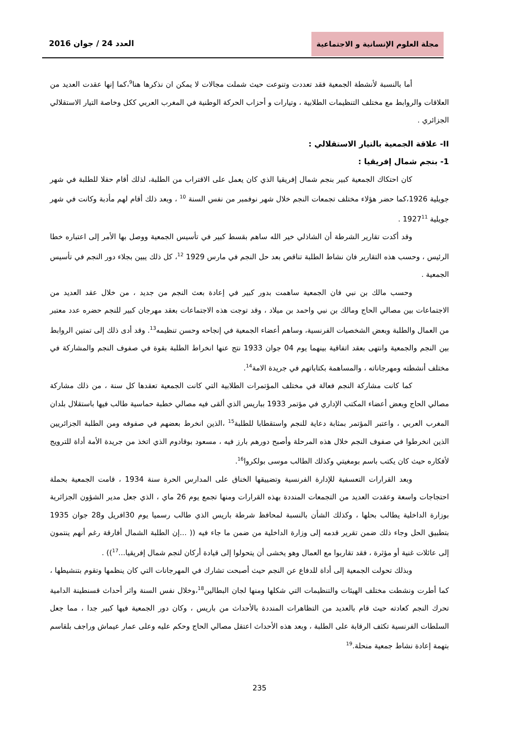مجلة العلوم الإنسانية و الاجتماعية
العدد 24 / جوان 2016
أما بالنسبة لأنشطة الجمعية فقد تعددت وتنوعت حيث شملت مجالات لا يمكن ان نذكرها هنا<sup>9</sup>،كما إنها عقدت العديد من العلاقات والروابط مع مختلف التنظيمات الطلابية ، وتيارات و أحزاب الحركة الوطنية في المغرب العربي ككل وخاصة التيار الاستقلالي الجزائري .
II- علاقة الجمعية بالتيار الاستقلالي :
1- بنجم شمال إفريقيا :
كان احتكاك الجمعية كبير بنجم شمال إفريقيا الذي كان يعمل على الاقتراب من الطلبة، لذلك أقام حفلا للطلبة في شهر جويلية 1926،كما حضر هؤلاء مختلف تجمعات النجم خلال شهر نوفمبر من نفس السنة <sup>10</sup> ، وبعد ذلك أقام لهم مأدبة وكانت في شهر جويلية 1927<sup>11</sup> .
وقد أكدت تقارير الشرطة أن الشاذلي خير الله ساهم بقسط كبير في تأسيس الجمعية ووصل بها الأمر إلى اعتباره خطا الرئيس ، وحسب هذه التقارير فان نشاط الطلبة تناقص بعد حل النجم في مارس 1929 <sup>12</sup>، كل ذلك يبين بجلاء دور النجم في تأسيس الجمعية .
وحسب مالك بن نبي فان الجمعية ساهمت بدور كبير في إعادة بعث النجم من جديد ، من خلال عقد العديد من الاجتماعات بين مصالي الحاج ومالك بن نبي واحمد بن ميلاد ، وقد توجت هذه الاجتماعات بعقد مهرجان كبير للنجم حضره عدد معتبر من العمال والطلبة وبعض الشخصيات الفرنسية، وساهم أعضاء الجمعية في إنجاحه وحسن تنظيمه<sup>13</sup>. وقد أدى ذلك إلى تمتين الروابط بين النجم والجمعية وانتهى بعقد اتفاقية بينهما يوم 04 جوان 1933 نتج عنها انخراط الطلبة بقوة في صفوف النجم والمشاركة في مختلف أنشطته ومهرجاناته ، والمساهمة بكتاباتهم في جريدة الامة<sup>14</sup>.
كما كانت مشاركة النجم فعالة في مختلف المؤتمرات الطلابية التي كانت الجمعية تعقدها كل سنة ، من ذلك مشاركة مصالي الحاج وبعض أعضاء المكتب الإداري في مؤتمر 1933 بباريس الذي ألقى فيه مصالي خطبة حماسية طالب فيها باستقلال بلدان المغرب العربي ، واعتبر المؤتمر بمثابة دعاية للنجم واستقطابا للطلبة<sup>15</sup> ،الذين انخرط بعضهم في صفوفه ومن الطلبة الجزائريين الذين انخرطوا في صفوف النجم خلال هذه المرحلة وأصبح دورهم بارز فيه ، مسعود بوقادوم الذي اتخذ من جريدة الأمة أداة للترويج لأفكاره حيث كان يكتب باسم بومغيتي وكذلك الطالب موسى بولكروا<sup>16</sup>.
وبعد القرارات التعسفية للإدارة الفرنسية وتضييقها الخناق على المدارس الحرة سنة 1934 ، قامت الجمعية بحملة احتجاجات واسعة وعقدت العديد من التجمعات المنددة بهذه القرارات ومنها تجمع يوم 26 ماي ، الذي جعل مدير الشؤون الجزائرية بوزارة الداخلية يطالب بحلها ، وكذلك الشأن بالنسبة لمحافظ شرطة باريس الذي طالب رسميا يوم 30افريل و28 جوان 1935 بتطبيق الحل وجاء ذلك ضمن تقرير قدمه إلى وزارة الداخلية من ضمن ما جاء فيه (( ...إن الطلبة الشمال أفارقة رغم أنهم ينتمون إلى عائلات غنية أو مؤثرة ، فقد تقاربوا مع العمال وهو يخشى أن يتحولوا إلى قيادة أركان لنجم شمال إفريقيا...<sup>17</sup>)) .
وبذلك تحولت الجمعية إلى أداة للدفاع عن النجم حيث أصبحت تشارك في المهرجانات التي كان ينظمها وتقوم بتنشيطها ، كما أطرت ونشطت مختلف الهيئات والتنظيمات التي شكلها ومنها لجان البطالين<sup>18</sup>،وخلال نفس السنة واثر أحداث قسنطينة الدامية تحرك النجم كعادته حيث قام بالعديد من التظاهرات المنددة بالأحداث من باريس ، وكان دور الجمعية فيها كبير جدا ، مما جعل السلطات الفرنسية تكثف الرقابة على الطلبة ، وبعد هذه الأحداث اعتقل مصالي الحاج وحكم عليه وعلى عمار عيماش وراجف بلقاسم بتهمة إعادة نشاط جمعية منحلة.<sup>19</sup>
235